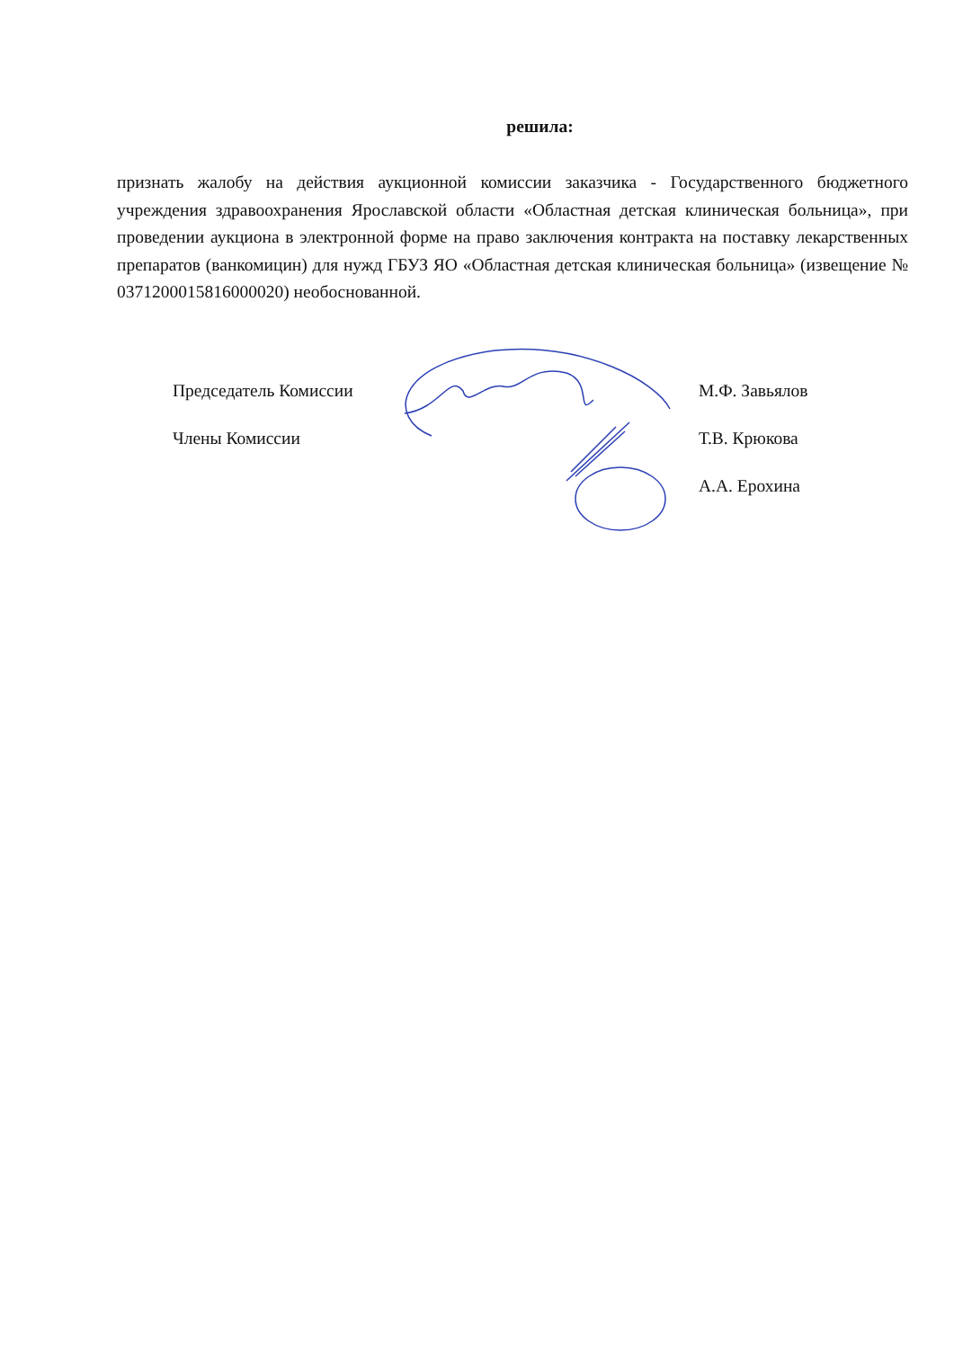решила:
признать жалобу на действия аукционной комиссии заказчика - Государственного бюджетного учреждения здравоохранения Ярославской области «Областная детская клиническая больница», при проведении аукциона в электронной форме на право заключения контракта на поставку лекарственных препаратов (ванкомицин) для нужд ГБУЗ ЯО «Областная детская клиническая больница» (извещение № 0371200015816000020) необоснованной.
Председатель Комиссии М.Ф. Завьялов
Члены Комиссии Т.В. Крюкова
А.А. Ерохина